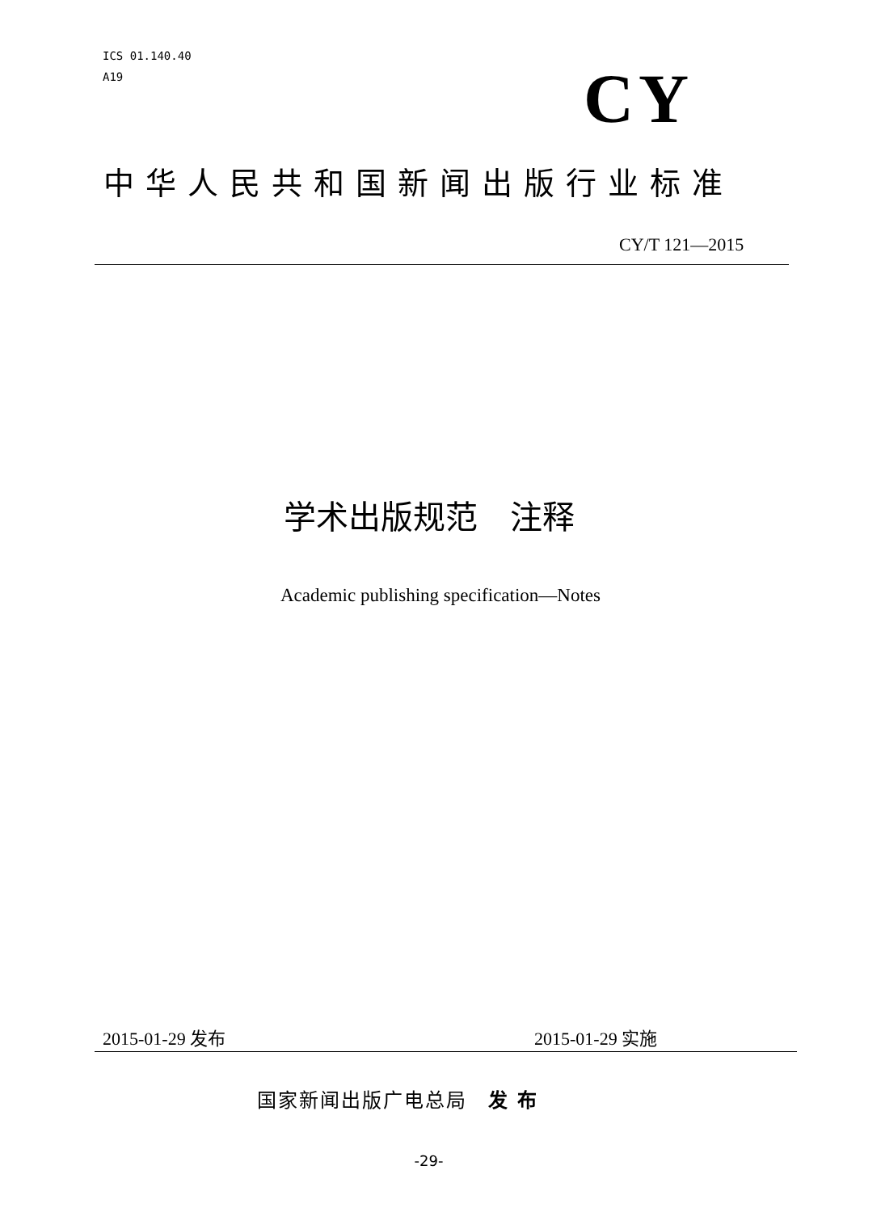ICS 01.140.40
A19
CY
中华人民共和国新闻出版行业标准
CY/T 121—2015
学术出版规范　注释
Academic publishing specification—Notes
2015-01-29 发布 2015-01-29 实施
国家新闻出版广电总局　发 布
-29-